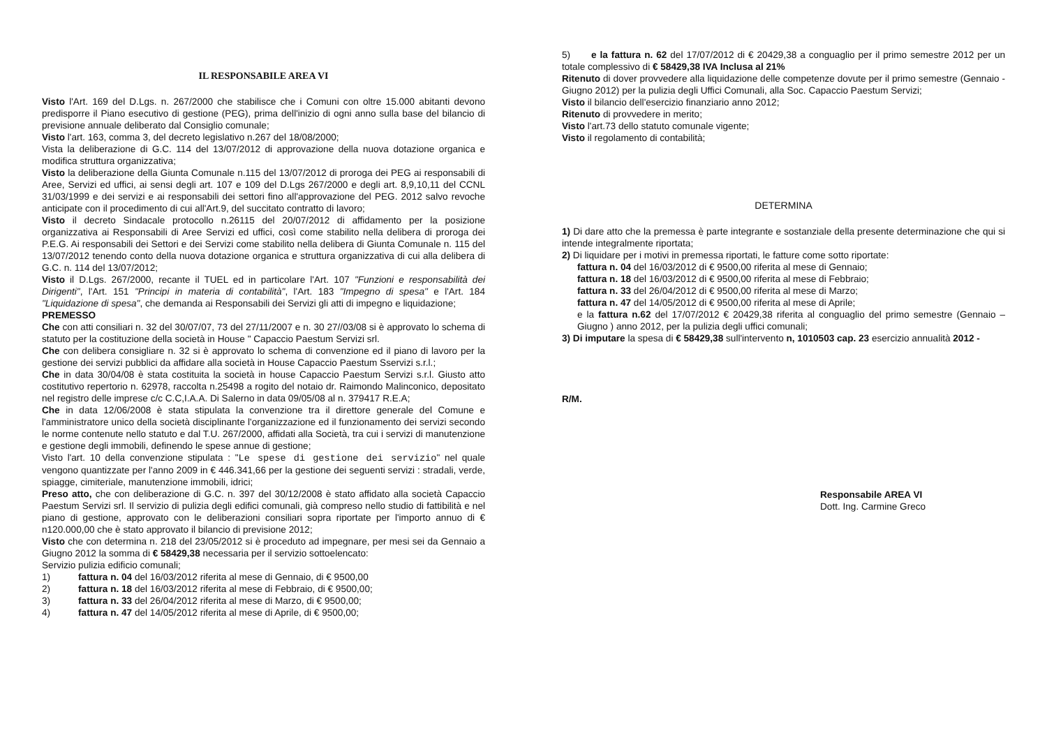IL RESPONSABILE AREA VI
Visto l'Art. 169 del D.Lgs. n. 267/2000 che stabilisce che i Comuni con oltre 15.000 abitanti devono predisporre il Piano esecutivo di gestione (PEG), prima dell'inizio di ogni anno sulla base del bilancio di previsione annuale deliberato dal Consiglio comunale;
Visto l'art. 163, comma 3, del decreto legislativo n.267 del 18/08/2000;
Vista la deliberazione di G.C. 114 del 13/07/2012 di approvazione della nuova dotazione organica e modifica struttura organizzativa;
Visto la deliberazione della Giunta Comunale n.115 del 13/07/2012 di proroga dei PEG ai responsabili di Aree, Servizi ed uffici, ai sensi degli art. 107 e 109 del D.Lgs 267/2000 e degli art. 8,9,10,11 del CCNL 31/03/1999 e dei servizi e ai responsabili dei settori fino all'approvazione del PEG. 2012 salvo revoche anticipate con il procedimento di cui all'Art.9, del succitato contratto di lavoro;
Visto il decreto Sindacale protocollo n.26115 del 20/07/2012 di affidamento per la posizione organizzativa ai Responsabili di Aree Servizi ed uffici, così come stabilito nella delibera di proroga dei P.E.G. Ai responsabili dei Settori e dei Servizi come stabilito nella delibera di Giunta Comunale n. 115 del 13/07/2012 tenendo conto della nuova dotazione organica e struttura organizzativa di cui alla delibera di G.C. n. 114 del 13/07/2012;
Visto il D.Lgs. 267/2000, recante il TUEL ed in particolare l'Art. 107 "Funzioni e responsabilità dei Dirigenti", l'Art. 151 "Principi in materia di contabilità", l'Art. 183 "Impegno di spesa" e l'Art. 184 "Liquidazione di spesa", che demanda ai Responsabili dei Servizi gli atti di impegno e liquidazione;
PREMESSO
Che con atti consiliari n. 32 del 30/07/07, 73 del 27/11/2007 e n. 30 27//03/08 si è approvato lo schema di statuto per la costituzione della società in House " Capaccio Paestum Servizi srl.
Che con delibera consigliare n. 32 si è approvato lo schema di convenzione ed il piano di lavoro per la gestione dei servizi pubblici da affidare alla società in House Capaccio Paestum Sservizi s.r.l.;
Che in data 30/04/08 è stata costituita la società in house Capaccio Paestum Servizi s.r.l. Giusto atto costitutivo repertorio n. 62978, raccolta n.25498 a rogito del notaio dr. Raimondo Malinconico, depositato nel registro delle imprese c/c C.C,I.A.A. Di Salerno in data 09/05/08 al n. 379417 R.E.A;
Che in data 12/06/2008 è stata stipulata la convenzione tra il direttore generale del Comune e l'amministratore unico della società disciplinante l'organizzazione ed il funzionamento dei servizi secondo le norme contenute nello statuto e dal T.U. 267/2000, affidati alla Società, tra cui i servizi di manutenzione e gestione degli immobili, definendo le spese annue di gestione;
Visto l'art. 10 della convenzione stipulata : "Le spese di gestione dei servizio" nel quale vengono quantizzate per l'anno 2009 in € 446.341,66 per la gestione dei seguenti servizi : stradali, verde, spiagge, cimiteriale, manutenzione immobili, idrici;
Preso atto, che con deliberazione di G.C. n. 397 del 30/12/2008 è stato affidato alla società Capaccio Paestum Servizi srl. Il servizio di pulizia degli edifici comunali, già compreso nello studio di fattibilità e nel piano di gestione, approvato con le deliberazioni consiliari sopra riportate per l'importo annuo di € n120.000,00 che è stato approvato il bilancio di previsione 2012;
Visto che con determina n. 218 del 23/05/2012 si è proceduto ad impegnare, per mesi sei da Gennaio a Giugno 2012 la somma di € 58429,38 necessaria per il servizio sottoelencato:
Servizio pulizia edificio comunali;
1) fattura n. 04 del 16/03/2012 riferita al mese di Gennaio, di € 9500,00
2) fattura n. 18 del 16/03/2012 riferita al mese di Febbraio, di € 9500,00;
3) fattura n. 33 del 26/04/2012 riferita al mese di Marzo, di € 9500,00;
4) fattura n. 47 del 14/05/2012 riferita al mese di Aprile, di € 9500,00;
5) e la fattura n. 62 del 17/07/2012 di € 20429,38 a conguaglio per il primo semestre 2012 per un totale complessivo di € 58429,38 IVA Inclusa al 21%
Ritenuto di dover provvedere alla liquidazione delle competenze dovute per il primo semestre (Gennaio -Giugno 2012) per la pulizia degli Uffici Comunali, alla Soc. Capaccio Paestum Servizi;
Visto il bilancio dell'esercizio finanziario anno 2012;
Ritenuto di provvedere in merito;
Visto l'art.73 dello statuto comunale vigente;
Visto il regolamento di contabilità;
DETERMINA
1) Di dare atto che la premessa è parte integrante e sostanziale della presente determinazione che qui si intende integralmente riportata;
2) Di liquidare per i motivi in premessa riportati, le fatture come sotto riportate:
fattura n. 04 del 16/03/2012 di € 9500,00 riferita al mese di Gennaio;
fattura n. 18 del 16/03/2012 di € 9500,00 riferita al mese di Febbraio;
fattura n. 33 del 26/04/2012 di € 9500,00 riferita al mese di Marzo;
fattura n. 47 del 14/05/2012 di € 9500,00 riferita al mese di Aprile;
e la fattura n.62 del 17/07/2012 € 20429,38 riferita al conguaglio del primo semestre (Gennaio – Giugno ) anno 2012, per la pulizia degli uffici comunali;
3) Di imputare la spesa di € 58429,38 sull'intervento n, 1010503 cap. 23 esercizio annualità 2012 -
R/M.
Responsabile AREA VI
Dott. Ing. Carmine Greco